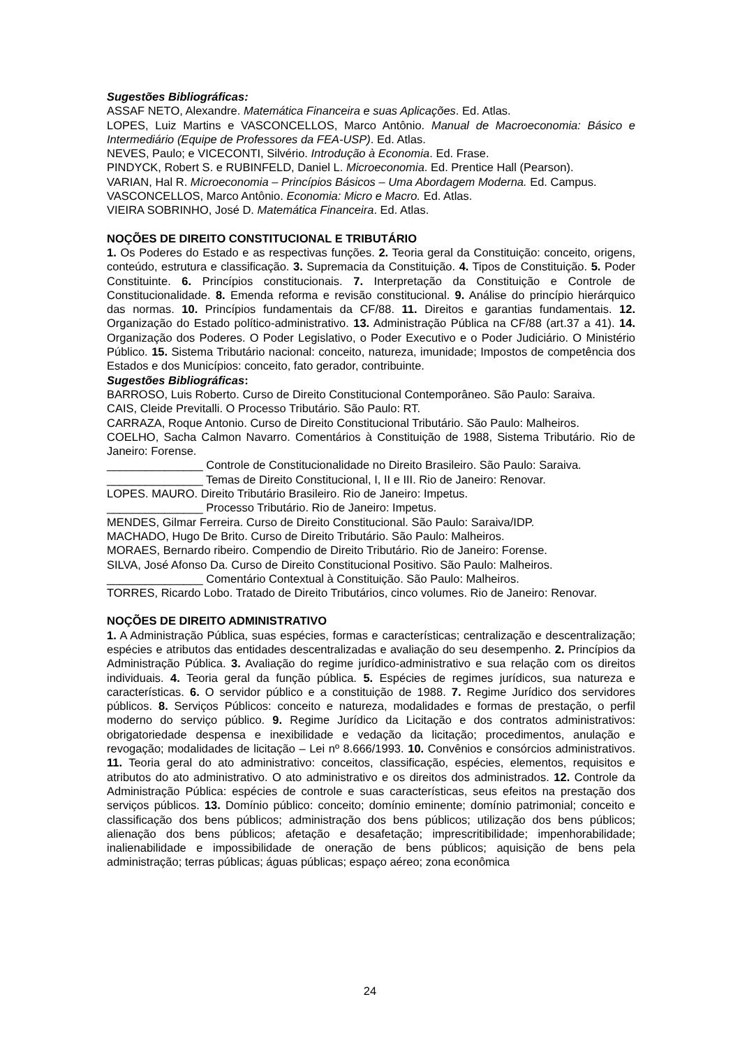Sugestões Bibliográficas:
ASSAF NETO, Alexandre. Matemática Financeira e suas Aplicações. Ed. Atlas.
LOPES, Luiz Martins e VASCONCELLOS, Marco Antônio. Manual de Macroeconomia: Básico e Intermediário (Equipe de Professores da FEA-USP). Ed. Atlas.
NEVES, Paulo; e VICECONTI, Silvério. Introdução à Economia. Ed. Frase.
PINDYCK, Robert S. e RUBINFELD, Daniel L. Microeconomia. Ed. Prentice Hall (Pearson).
VARIAN, Hal R. Microeconomia – Princípios Básicos – Uma Abordagem Moderna. Ed. Campus.
VASCONCELLOS, Marco Antônio. Economia: Micro e Macro. Ed. Atlas.
VIEIRA SOBRINHO, José D. Matemática Financeira. Ed. Atlas.
NOÇÕES DE DIREITO CONSTITUCIONAL E TRIBUTÁRIO
1. Os Poderes do Estado e as respectivas funções. 2. Teoria geral da Constituição: conceito, origens, conteúdo, estrutura e classificação. 3. Supremacia da Constituição. 4. Tipos de Constituição. 5. Poder Constituinte. 6. Princípios constitucionais. 7. Interpretação da Constituição e Controle de Constitucionalidade. 8. Emenda reforma e revisão constitucional. 9. Análise do princípio hierárquico das normas. 10. Princípios fundamentais da CF/88. 11. Direitos e garantias fundamentais. 12. Organização do Estado político-administrativo. 13. Administração Pública na CF/88 (art.37 a 41). 14. Organização dos Poderes. O Poder Legislativo, o Poder Executivo e o Poder Judiciário. O Ministério Público. 15. Sistema Tributário nacional: conceito, natureza, imunidade; Impostos de competência dos Estados e dos Municípios: conceito, fato gerador, contribuinte.
Sugestões Bibliográficas:
BARROSO, Luis Roberto. Curso de Direito Constitucional Contemporâneo. São Paulo: Saraiva.
CAIS, Cleide Previtalli. O Processo Tributário. São Paulo: RT.
CARRAZA, Roque Antonio. Curso de Direito Constitucional Tributário. São Paulo: Malheiros.
COELHO, Sacha Calmon Navarro. Comentários à Constituição de 1988, Sistema Tributário. Rio de Janeiro: Forense.
_______________ Controle de Constitucionalidade no Direito Brasileiro. São Paulo: Saraiva.
_______________ Temas de Direito Constitucional, I, II e III. Rio de Janeiro: Renovar.
LOPES. MAURO. Direito Tributário Brasileiro. Rio de Janeiro: Impetus.
_______________ Processo Tributário. Rio de Janeiro: Impetus.
MENDES, Gilmar Ferreira. Curso de Direito Constitucional. São Paulo: Saraiva/IDP.
MACHADO, Hugo De Brito. Curso de Direito Tributário. São Paulo: Malheiros.
MORAES, Bernardo ribeiro. Compendio de Direito Tributário. Rio de Janeiro: Forense.
SILVA, José Afonso Da. Curso de Direito Constitucional Positivo. São Paulo: Malheiros.
_______________ Comentário Contextual à Constituição. São Paulo: Malheiros.
TORRES, Ricardo Lobo. Tratado de Direito Tributários, cinco volumes. Rio de Janeiro: Renovar.
NOÇÕES DE DIREITO ADMINISTRATIVO
1. A Administração Pública, suas espécies, formas e características; centralização e descentralização; espécies e atributos das entidades descentralizadas e avaliação do seu desempenho. 2. Princípios da Administração Pública. 3. Avaliação do regime jurídico-administrativo e sua relação com os direitos individuais. 4. Teoria geral da função pública. 5. Espécies de regimes jurídicos, sua natureza e características. 6. O servidor público e a constituição de 1988. 7. Regime Jurídico dos servidores públicos. 8. Serviços Públicos: conceito e natureza, modalidades e formas de prestação, o perfil moderno do serviço público. 9. Regime Jurídico da Licitação e dos contratos administrativos: obrigatoriedade despensa e inexibilidade e vedação da licitação; procedimentos, anulação e revogação; modalidades de licitação – Lei nº 8.666/1993. 10. Convênios e consórcios administrativos. 11. Teoria geral do ato administrativo: conceitos, classificação, espécies, elementos, requisitos e atributos do ato administrativo. O ato administrativo e os direitos dos administrados. 12. Controle da Administração Pública: espécies de controle e suas características, seus efeitos na prestação dos serviços públicos. 13. Domínio público: conceito; domínio eminente; domínio patrimonial; conceito e classificação dos bens públicos; administração dos bens públicos; utilização dos bens públicos; alienação dos bens públicos; afetação e desafetação; imprescritibilidade; impenhorabilidade; inalienabilidade e impossibilidade de oneração de bens públicos; aquisição de bens pela administração; terras públicas; águas públicas; espaço aéreo; zona econômica
24